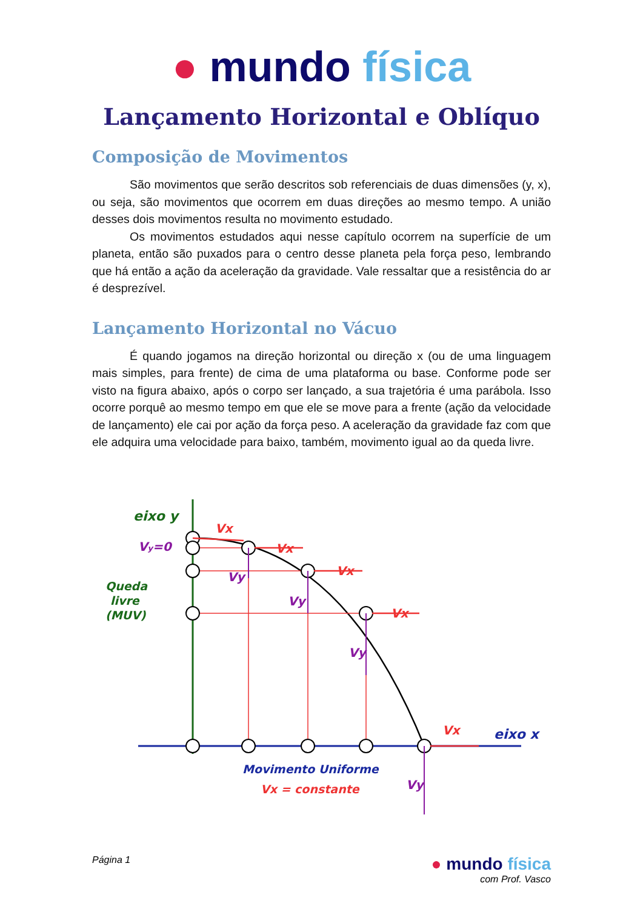● mundo física
Lançamento Horizontal e Oblíquo
Composição de Movimentos
São movimentos que serão descritos sob referenciais de duas dimensões (y, x), ou seja, são movimentos que ocorrem em duas direções ao mesmo tempo. A união desses dois movimentos resulta no movimento estudado.
Os movimentos estudados aqui nesse capítulo ocorrem na superfície de um planeta, então são puxados para o centro desse planeta pela força peso, lembrando que há então a ação da aceleração da gravidade. Vale ressaltar que a resistência do ar é desprezível.
Lançamento Horizontal no Vácuo
É quando jogamos na direção horizontal ou direção x (ou de uma linguagem mais simples, para frente) de cima de uma plataforma ou base. Conforme pode ser visto na figura abaixo, após o corpo ser lançado, a sua trajetória é uma parábola. Isso ocorre porquê ao mesmo tempo em que ele se move para a frente (ação da velocidade de lançamento) ele cai por ação da força peso. A aceleração da gravidade faz com que ele adquira uma velocidade para baixo, também, movimento igual ao da queda livre.
eixo y
Vy=0
Queda
livre
(MUV)
Vx
Vx
Vx
Vx
Vx
Vy
Vy
Vy
Vy
eixo x
Movimento Uniforme
Vx = constante
Página 1
● mundo física
com Prof. Vasco